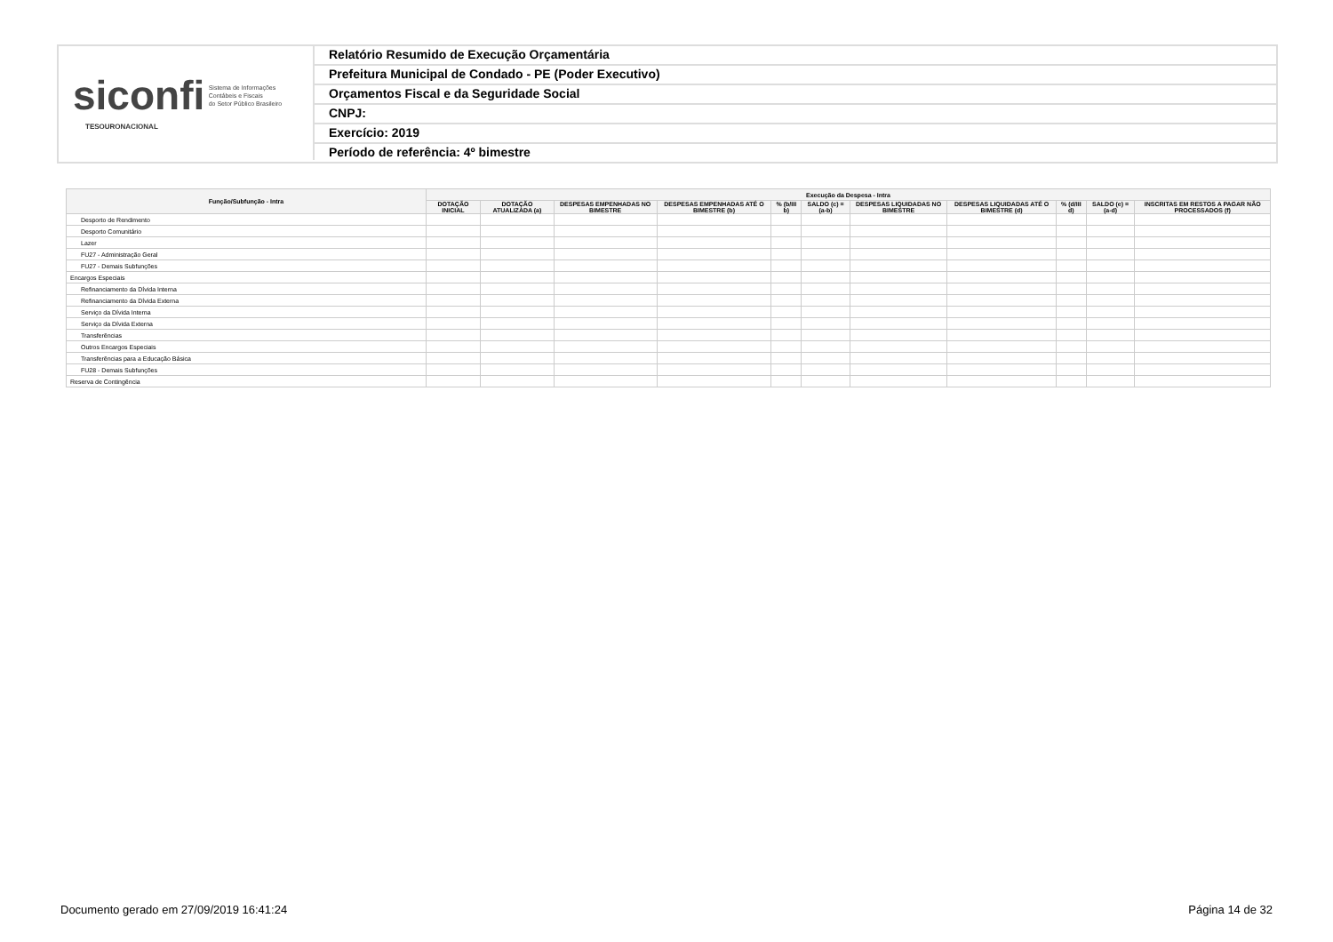siconfi Sistema de Informações
Contábeis e Fiscais
do Setor Público Brasileiro
TESOURONACIONAL
Relatório Resumido de Execução Orçamentária
Prefeitura Municipal de Condado - PE (Poder Executivo)
Orçamentos Fiscal e da Seguridade Social
CNPJ:
Exercício: 2019
Período de referência: 4º bimestre
| Função/Subfunção - Intra | Execução da Despesa - Intra | | | | | | | | | | |
| --- | --- | --- | --- | --- | --- | --- | --- | --- | --- | --- | --- |
| | DOTAÇÃO INICIAL | DOTAÇÃO ATUALIZADA (a) | DESPESAS EMPENHADAS NO BIMESTRE | DESPESAS EMPENHADAS ATÉ O BIMESTRE (b) | % (b/III b) | SALDO (c) = (a-b) | DESPESAS LIQUIDADAS NO BIMESTRE | DESPESAS LIQUIDADAS ATÉ O BIMESTRE (d) | % (d/III d) | SALDO (e) = (a-d) | INSCRITAS EM RESTOS A PAGAR NÃO PROCESSADOS (f) |
| Desporto de Rendimento | | | | | | | | | | | |
| Desporto Comunitário | | | | | | | | | | | |
| Lazer | | | | | | | | | | | |
| FU27 - Administração Geral | | | | | | | | | | | |
| FU27 - Demais Subfunções | | | | | | | | | | | |
| Encargos Especiais | | | | | | | | | | | |
| Refinanciamento da Dívida Interna | | | | | | | | | | | |
| Refinanciamento da Dívida Externa | | | | | | | | | | | |
| Serviço da Dívida Interna | | | | | | | | | | | |
| Serviço da Dívida Externa | | | | | | | | | | | |
| Transferências | | | | | | | | | | | |
| Outros Encargos Especiais | | | | | | | | | | | |
| Transferências para a Educação Básica | | | | | | | | | | | |
| FU28 - Demais Subfunções | | | | | | | | | | | |
| Reserva de Contingência | | | | | | | | | | | |
Documento gerado em 27/09/2019 16:41:24 Página 14 de 32